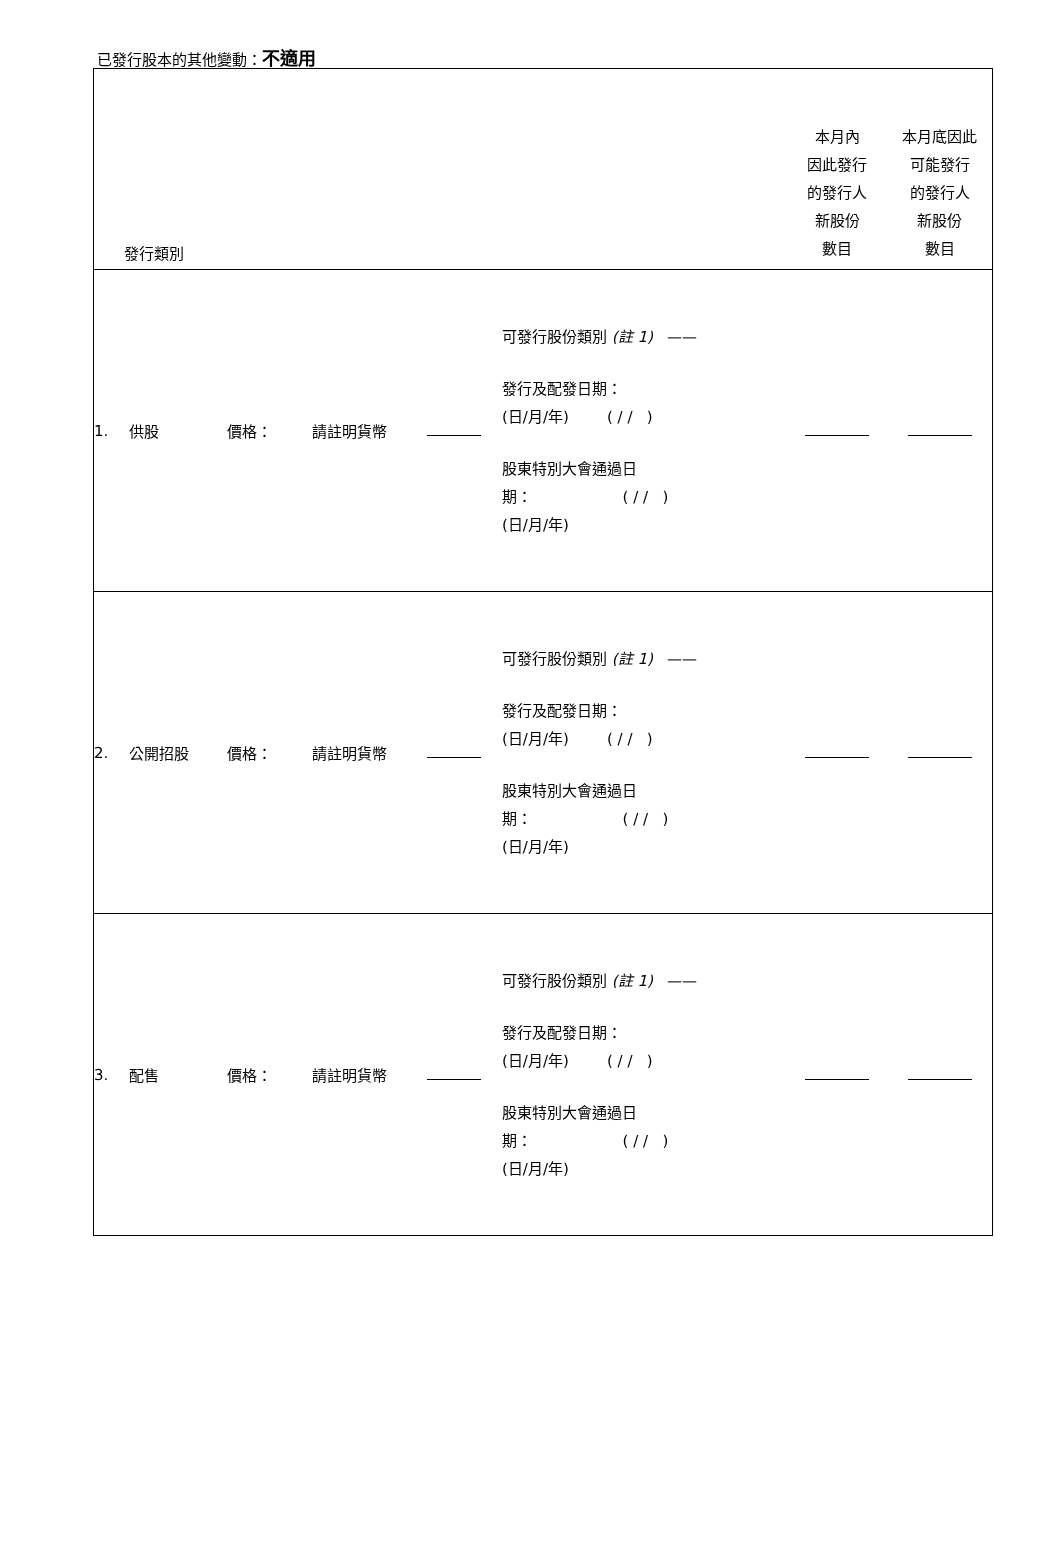已發行股本的其他變動：不適用
| 發行類別 | | | | | | 本月內 因此發行 的發行人 新股份 數目 | 本月底因此 可能發行 的發行人 新股份 數目 |
| 1. | 供股 | 價格： | 請註明貨幣 | | 可發行股份類別 (註 1) —— 發行及配發日期： (日/月/年) ( / / ) 股東特別大會通過日 期： ( / / ) (日/月/年) | | |
| 2. | 公開招股 | 價格： | 請註明貨幣 | | 可發行股份類別 (註 1) —— 發行及配發日期： (日/月/年) ( / / ) 股東特別大會通過日 期： ( / / ) (日/月/年) | | |
| 3. | 配售 | 價格： | 請註明貨幣 | | 可發行股份類別 (註 1) —— 發行及配發日期： (日/月/年) ( / / ) 股東特別大會通過日 期： ( / / ) (日/月/年) | | |